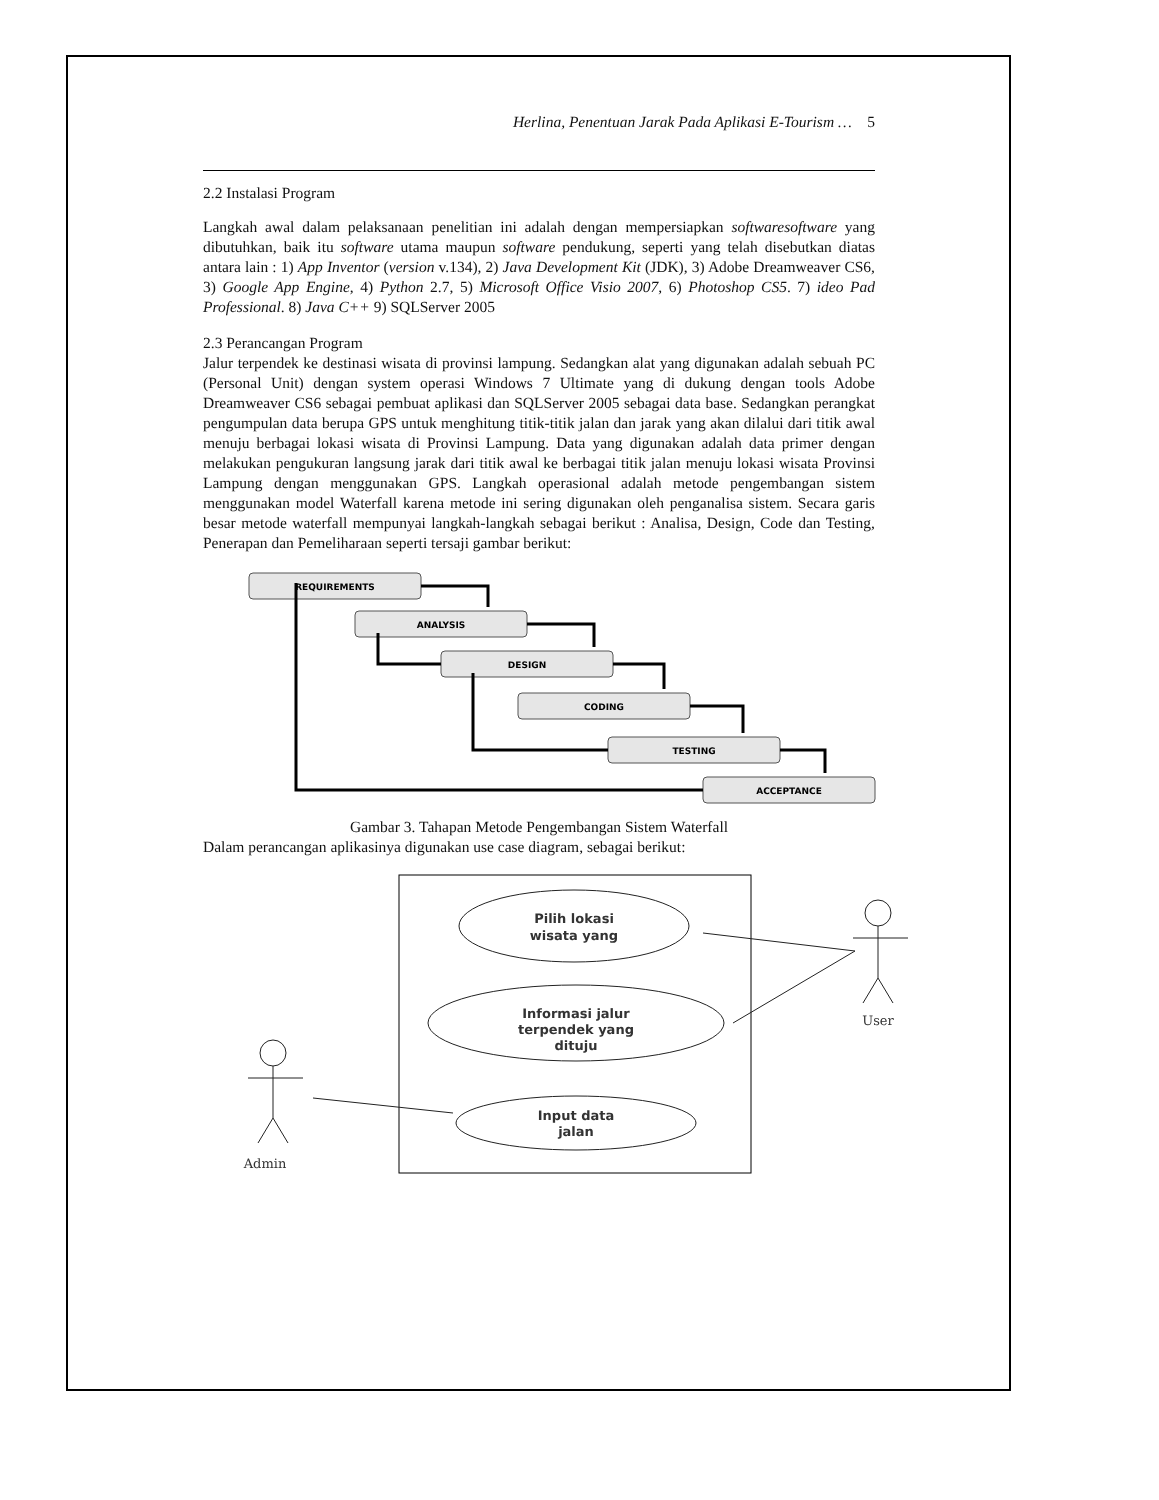Herlina, Penentuan Jarak Pada Aplikasi E-Tourism … 5
2.2 Instalasi Program
Langkah awal dalam pelaksanaan penelitian ini adalah dengan mempersiapkan softwaresoftware yang dibutuhkan, baik itu software utama maupun software pendukung, seperti yang telah disebutkan diatas antara lain : 1) App Inventor (version v.134), 2) Java Development Kit (JDK), 3) Adobe Dreamweaver CS6, 3) Google App Engine, 4) Python 2.7, 5) Microsoft Office Visio 2007, 6) Photoshop CS5. 7) ideo Pad Professional. 8) Java C++ 9) SQLServer 2005
2.3 Perancangan Program
Jalur terpendek ke destinasi wisata di provinsi lampung. Sedangkan alat yang digunakan adalah sebuah PC (Personal Unit) dengan system operasi Windows 7 Ultimate yang di dukung dengan tools Adobe Dreamweaver CS6 sebagai pembuat aplikasi dan SQLServer 2005 sebagai data base. Sedangkan perangkat pengumpulan data berupa GPS untuk menghitung titik-titik jalan dan jarak yang akan dilalui dari titik awal menuju berbagai lokasi wisata di Provinsi Lampung. Data yang digunakan adalah data primer dengan melakukan pengukuran langsung jarak dari titik awal ke berbagai titik jalan menuju lokasi wisata Provinsi Lampung dengan menggunakan GPS. Langkah operasional adalah metode pengembangan sistem menggunakan model Waterfall karena metode ini sering digunakan oleh penganalisa sistem. Secara garis besar metode waterfall mempunyai langkah-langkah sebagai berikut : Analisa, Design, Code dan Testing, Penerapan dan Pemeliharaan seperti tersaji gambar berikut:
REQUIREMENTS
ANALYSIS
DESIGN
CODING
TESTING
ACCEPTANCE
Gambar 3. Tahapan Metode Pengembangan Sistem Waterfall
Dalam perancangan aplikasinya digunakan use case diagram, sebagai berikut:
Pilih lokasi
wisata yang
Informasi jalur
terpendek yang
dituju
Input data
jalan
User
Admin